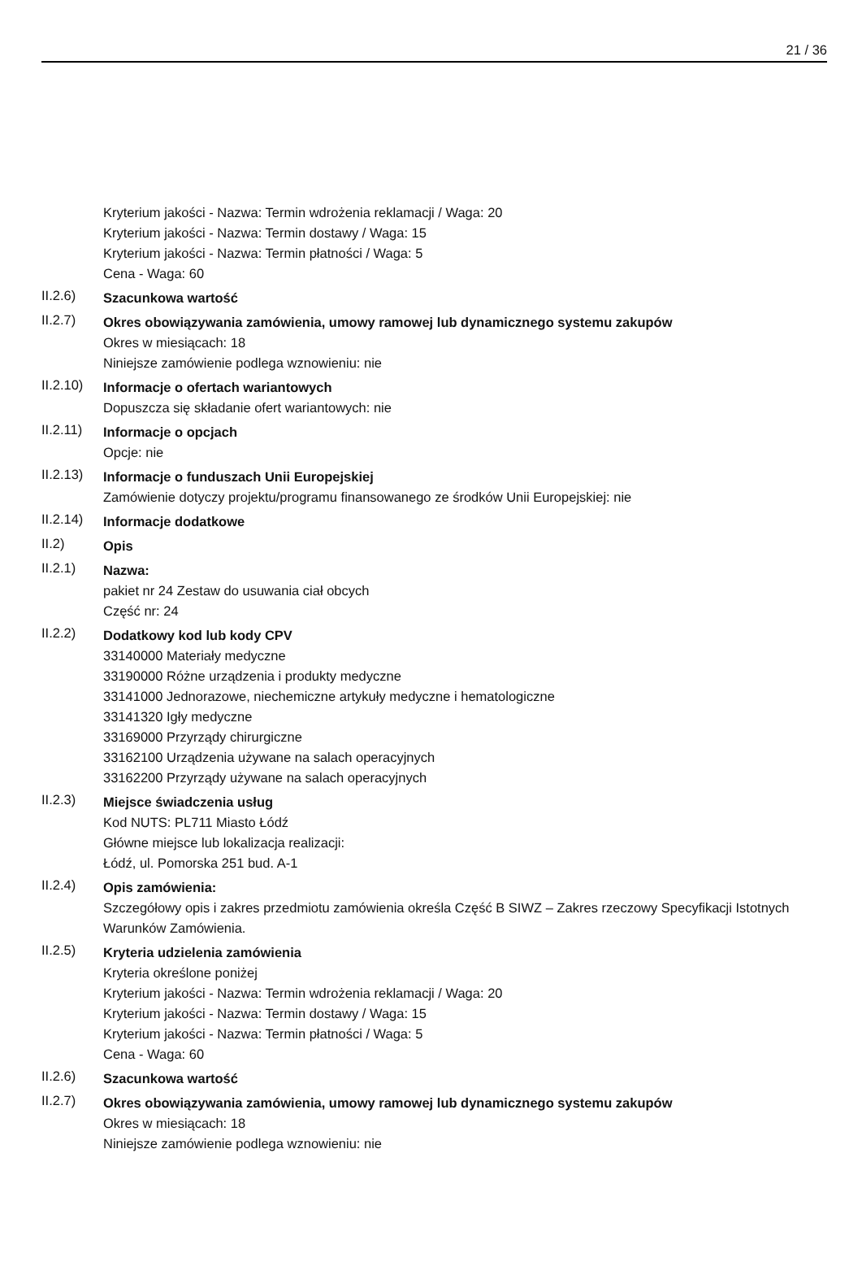21 / 36
Kryterium jakości - Nazwa: Termin wdrożenia reklamacji / Waga: 20
Kryterium jakości - Nazwa: Termin dostawy / Waga: 15
Kryterium jakości - Nazwa: Termin płatności / Waga: 5
Cena - Waga: 60
II.2.6)
Szacunkowa wartość
II.2.7)
Okres obowiązywania zamówienia, umowy ramowej lub dynamicznego systemu zakupów
Okres w miesiącach: 18
Niniejsze zamówienie podlega wznowieniu: nie
II.2.10)
Informacje o ofertach wariantowych
Dopuszcza się składanie ofert wariantowych: nie
II.2.11)
Informacje o opcjach
Opcje: nie
II.2.13)
Informacje o funduszach Unii Europejskiej
Zamówienie dotyczy projektu/programu finansowanego ze środków Unii Europejskiej: nie
II.2.14)
Informacje dodatkowe
II.2)
Opis
II.2.1)
Nazwa:
pakiet nr 24 Zestaw do usuwania ciał obcych
Część nr: 24
II.2.2)
Dodatkowy kod lub kody CPV
33140000 Materiały medyczne
33190000 Różne urządzenia i produkty medyczne
33141000 Jednorazowe, niechemiczne artykuły medyczne i hematologiczne
33141320 Igły medyczne
33169000 Przyrządy chirurgiczne
33162100 Urządzenia używane na salach operacyjnych
33162200 Przyrządy używane na salach operacyjnych
II.2.3)
Miejsce świadczenia usług
Kod NUTS: PL711 Miasto Łódź
Główne miejsce lub lokalizacja realizacji:
Łódź, ul. Pomorska 251 bud. A-1
II.2.4)
Opis zamówienia:
Szczegółowy opis i zakres przedmiotu zamówienia określa Część B SIWZ – Zakres rzeczowy Specyfikacji Istotnych Warunków Zamówienia.
II.2.5)
Kryteria udzielenia zamówienia
Kryteria określone poniżej
Kryterium jakości - Nazwa: Termin wdrożenia reklamacji / Waga: 20
Kryterium jakości - Nazwa: Termin dostawy / Waga: 15
Kryterium jakości - Nazwa: Termin płatności / Waga: 5
Cena - Waga: 60
II.2.6)
Szacunkowa wartość
II.2.7)
Okres obowiązywania zamówienia, umowy ramowej lub dynamicznego systemu zakupów
Okres w miesiącach: 18
Niniejsze zamówienie podlega wznowieniu: nie